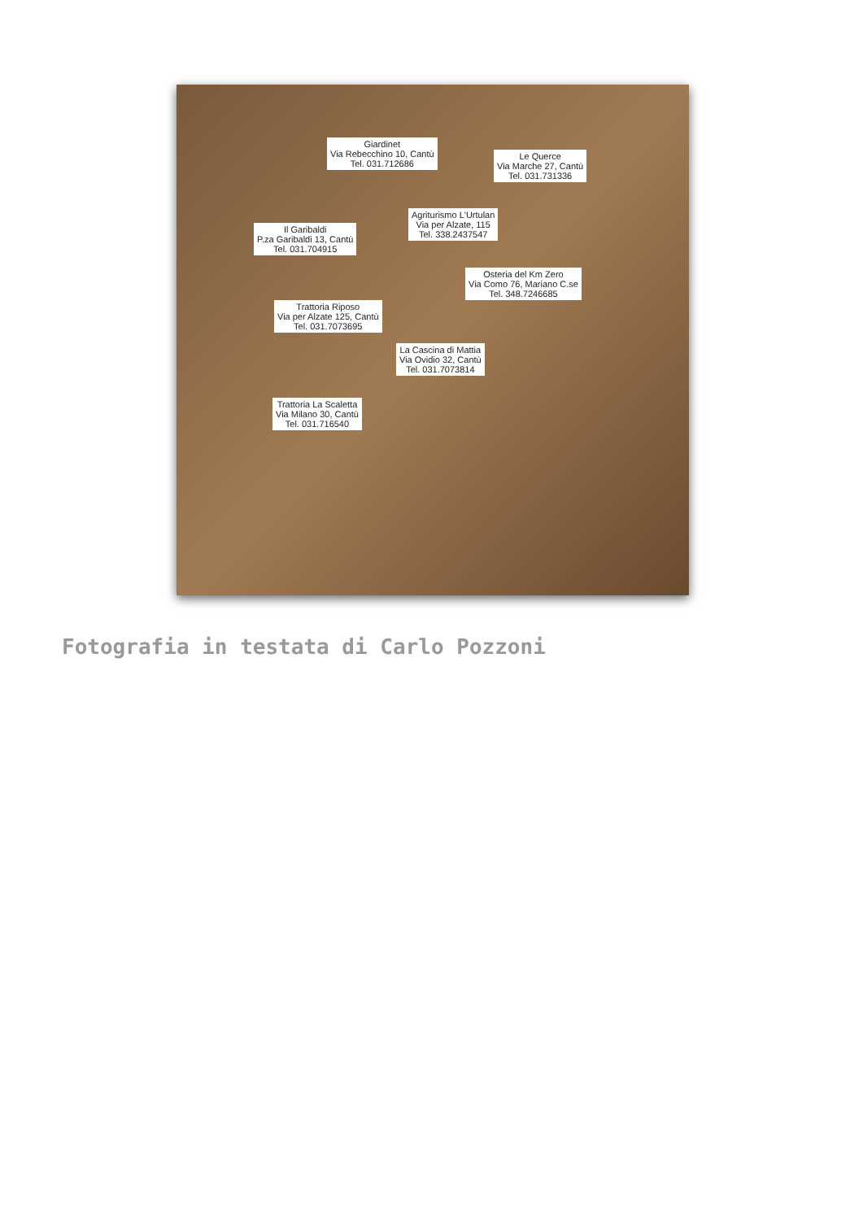Giardinet
Via Rebecchino 10, Cantù
Tel. 031.712686
Le Querce
Via Marche 27, Cantù
Tel. 031.731336
Agriturismo L'Urtulan
Via per Alzate, 115
Tel. 338.2437547
Il Garibaldi
P.za Garibaldi 13, Cantù
Tel. 031.704915
Osteria del Km Zero
Via Como 76, Mariano C.se
Tel. 348.7246685
Trattoria Riposo
Via per Alzate 125, Cantù
Tel. 031.7073695
La Cascina di Mattia
Via Ovidio 32, Cantù
Tel. 031.7073814
Trattoria La Scaletta
Via Milano 30, Cantù
Tel. 031.716540
Fotografia in testata di Carlo Pozzoni